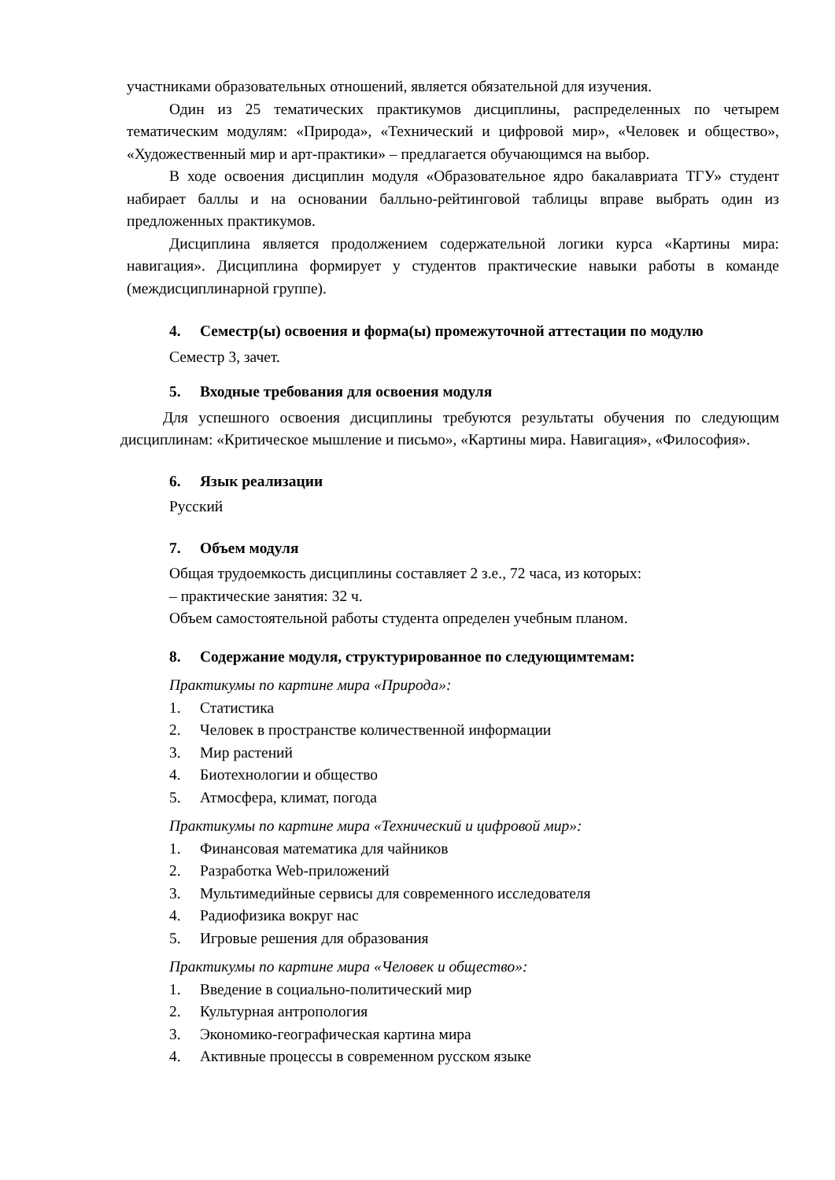участниками образовательных отношений, является обязательной для изучения.
Один из 25 тематических практикумов дисциплины, распределенных по четырем тематическим модулям: «Природа», «Технический и цифровой мир», «Человек и общество», «Художественный мир и арт-практики» – предлагается обучающимся на выбор.
В ходе освоения дисциплин модуля «Образовательное ядро бакалавриата ТГУ» студент набирает баллы и на основании балльно-рейтинговой таблицы вправе выбрать один из предложенных практикумов.
Дисциплина является продолжением содержательной логики курса «Картины мира: навигация». Дисциплина формирует у студентов практические навыки работы в команде (междисциплинарной группе).
4. Семестр(ы) освоения и форма(ы) промежуточной аттестации по модулю
Семестр 3, зачет.
5. Входные требования для освоения модуля
Для успешного освоения дисциплины требуются результаты обучения по следующим дисциплинам: «Критическое мышление и письмо», «Картины мира. Навигация», «Философия».
6. Язык реализации
Русский
7. Объем модуля
Общая трудоемкость дисциплины составляет 2 з.е., 72 часа, из которых:
– практические занятия: 32 ч.
Объем самостоятельной работы студента определен учебным планом.
8. Содержание модуля, структурированное по следующимтемам:
Практикумы по картине мира «Природа»:
1. Статистика
2. Человек в пространстве количественной информации
3. Мир растений
4. Биотехнологии и общество
5. Атмосфера, климат, погода
Практикумы по картине мира «Технический и цифровой мир»:
1. Финансовая математика для чайников
2. Разработка Web-приложений
3. Мультимедийные сервисы для современного исследователя
4. Радиофизика вокруг нас
5. Игровые решения для образования
Практикумы по картине мира «Человек и общество»:
1. Введение в социально-политический мир
2. Культурная антропология
3. Экономико-географическая картина мира
4. Активные процессы в современном русском языке